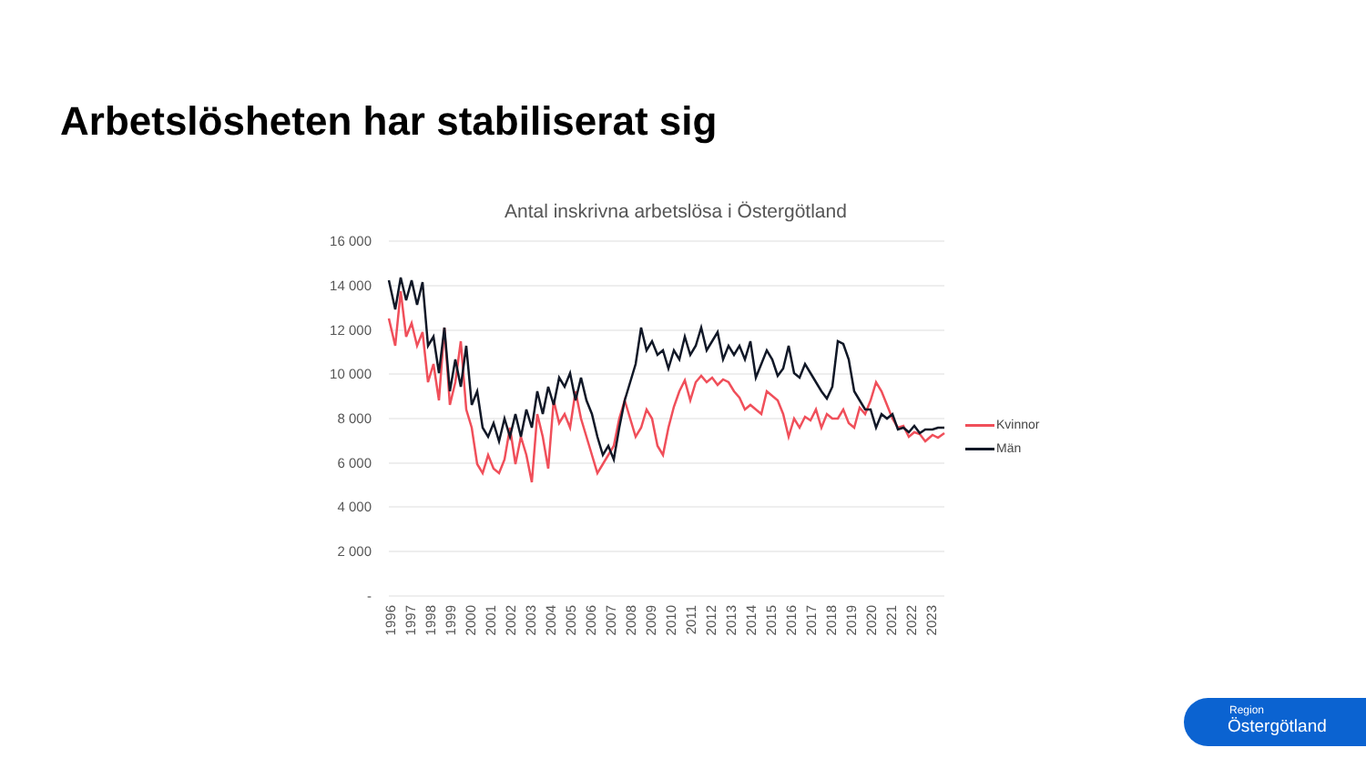Arbetslösheten har stabiliserat sig
Antal inskrivna arbetslösa i Östergötland
16 000
14 000
12 000
10 000
8 000
6 000
4 000
2 000
-
1996
1997
1998
1999
2000
2001
2002
2003
2004
2005
2006
2007
2008
2009
2010
2011
2012
2013
2014
2015
2016
2017
2018
2019
2020
2021
2022
2023
Kvinnor
Män
Region
Östergötland